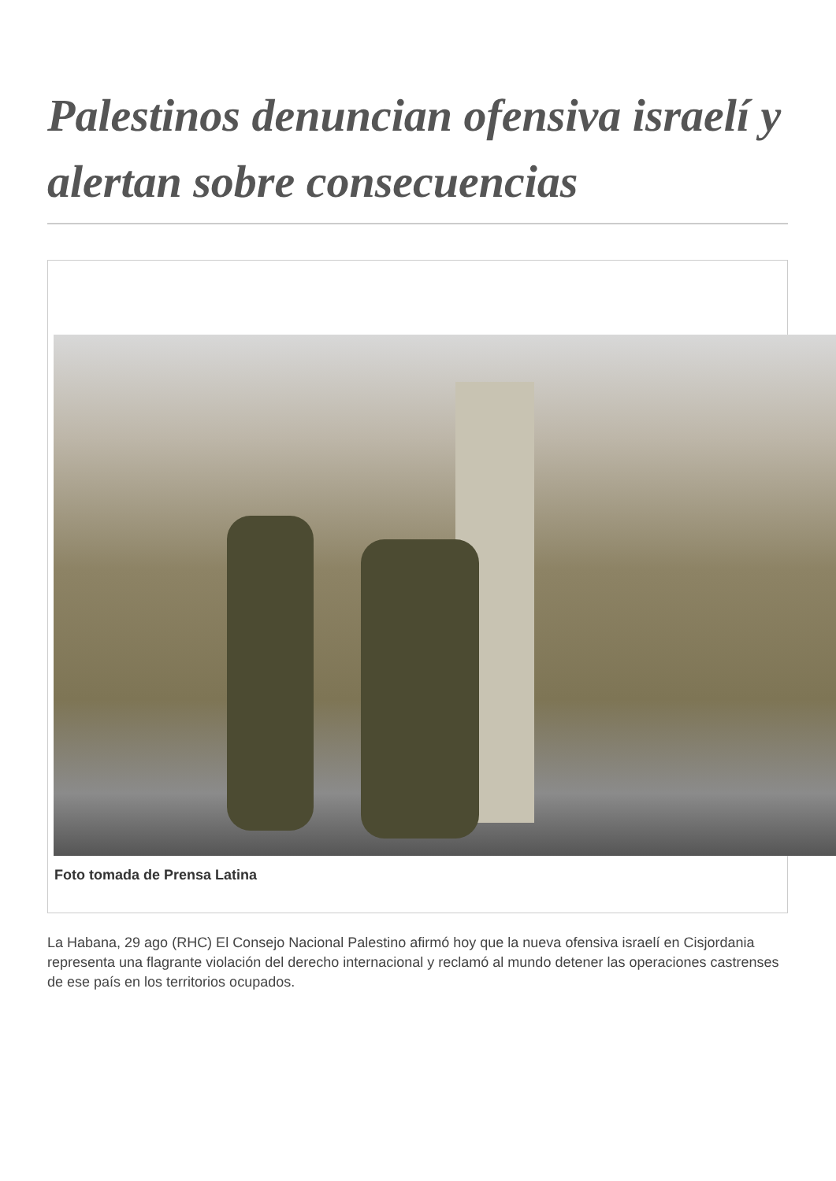Palestinos denuncian ofensiva israelí y alertan sobre consecuencias
Foto tomada de Prensa Latina
La Habana, 29 ago (RHC) El Consejo Nacional Palestino afirmó hoy que la nueva ofensiva israelí en Cisjordania representa una flagrante violación del derecho internacional y reclamó al mundo detener las operaciones castrenses de ese país en los territorios ocupados.